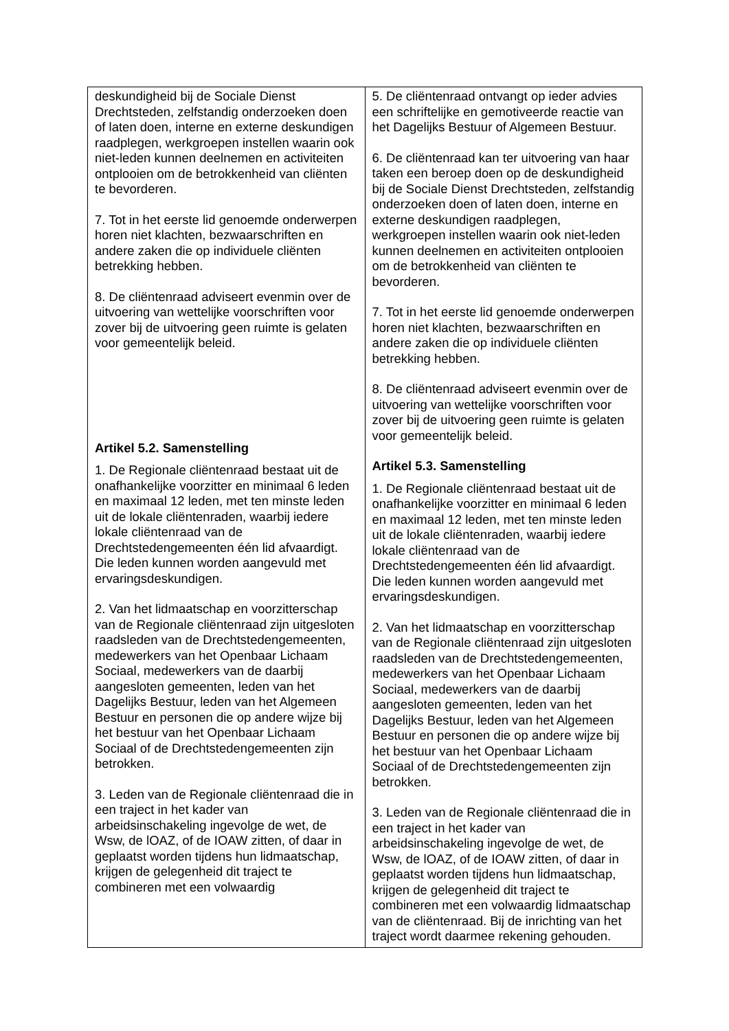| deskundigheid bij de Sociale Dienst Drechtsteden, zelfstandig onderzoeken doen of laten doen, interne en externe deskundigen raadplegen, werkgroepen instellen waarin ook niet-leden kunnen deelnemen en activiteiten ontplooien om de betrokkenheid van cliënten te bevorderen. 7. Tot in het eerste lid genoemde onderwerpen horen niet klachten, bezwaarschriften en andere zaken die op individuele cliënten betrekking hebben. 8. De cliëntenraad adviseert evenmin over de uitvoering van wettelijke voorschriften voor zover bij de uitvoering geen ruimte is gelaten voor gemeentelijk beleid. Artikel 5.2. Samenstelling 1. De Regionale cliëntenraad bestaat uit de onafhankelijke voorzitter en minimaal 6 leden en maximaal 12 leden, met ten minste leden uit de lokale cliëntenraden, waarbij iedere lokale cliëntenraad van de Drechtstedengemeenten één lid afvaardigt. Die leden kunnen worden aangevuld met ervaringsdeskundigen. 2. Van het lidmaatschap en voorzitterschap van de Regionale cliëntenraad zijn uitgesloten raadsleden van de Drechtstedengemeenten, medewerkers van het Openbaar Lichaam Sociaal, medewerkers van de daarbij aangesloten gemeenten, leden van het Dagelijks Bestuur, leden van het Algemeen Bestuur en personen die op andere wijze bij het bestuur van het Openbaar Lichaam Sociaal of de Drechtstedengemeenten zijn betrokken. 3. Leden van de Regionale cliëntenraad die in een traject in het kader van arbeidsinschakeling ingevolge de wet, de Wsw, de lOAZ, of de IOAW zitten, of daar in geplaatst worden tijdens hun lidmaatschap, krijgen de gelegenheid dit traject te combineren met een volwaardig | 5. De cliëntenraad ontvangt op ieder advies een schriftelijke en gemotiveerde reactie van het Dagelijks Bestuur of Algemeen Bestuur. 6. De cliëntenraad kan ter uitvoering van haar taken een beroep doen op de deskundigheid bij de Sociale Dienst Drechtsteden, zelfstandig onderzoeken doen of laten doen, interne en externe deskundigen raadplegen, werkgroepen instellen waarin ook niet-leden kunnen deelnemen en activiteiten ontplooien om de betrokkenheid van cliënten te bevorderen. 7. Tot in het eerste lid genoemde onderwerpen horen niet klachten, bezwaarschriften en andere zaken die op individuele cliënten betrekking hebben. 8. De cliëntenraad adviseert evenmin over de uitvoering van wettelijke voorschriften voor zover bij de uitvoering geen ruimte is gelaten voor gemeentelijk beleid. Artikel 5.3. Samenstelling 1. De Regionale cliëntenraad bestaat uit de onafhankelijke voorzitter en minimaal 6 leden en maximaal 12 leden, met ten minste leden uit de lokale cliëntenraden, waarbij iedere lokale cliëntenraad van de Drechtstedengemeenten één lid afvaardigt. Die leden kunnen worden aangevuld met ervaringsdeskundigen. 2. Van het lidmaatschap en voorzitterschap van de Regionale cliëntenraad zijn uitgesloten raadsleden van de Drechtstedengemeenten, medewerkers van het Openbaar Lichaam Sociaal, medewerkers van de daarbij aangesloten gemeenten, leden van het Dagelijks Bestuur, leden van het Algemeen Bestuur en personen die op andere wijze bij het bestuur van het Openbaar Lichaam Sociaal of de Drechtstedengemeenten zijn betrokken. 3. Leden van de Regionale cliëntenraad die in een traject in het kader van arbeidsinschakeling ingevolge de wet, de Wsw, de lOAZ, of de IOAW zitten, of daar in geplaatst worden tijdens hun lidmaatschap, krijgen de gelegenheid dit traject te combineren met een volwaardig lidmaatschap van de cliëntenraad. Bij de inrichting van het traject wordt daarmee rekening gehouden. |